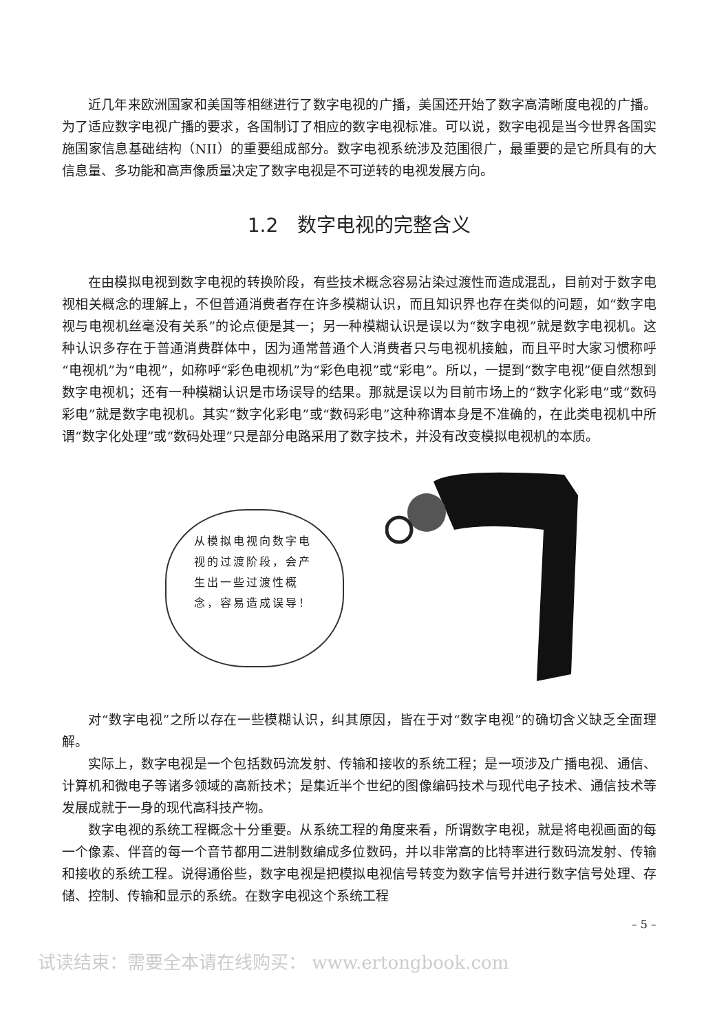近几年来欧洲国家和美国等相继进行了数字电视的广播，美国还开始了数字高清晰度电视的广播。为了适应数字电视广播的要求，各国制订了相应的数字电视标准。可以说，数字电视是当今世界各国实施国家信息基础结构（NII）的重要组成部分。数字电视系统涉及范围很广，最重要的是它所具有的大信息量、多功能和高声像质量决定了数字电视是不可逆转的电视发展方向。
1.2　数字电视的完整含义
在由模拟电视到数字电视的转换阶段，有些技术概念容易沾染过渡性而造成混乱，目前对于数字电视相关概念的理解上，不但普通消费者存在许多模糊认识，而且知识界也存在类似的问题，如“数字电视与电视机丝毫没有关系”的论点便是其一；另一种模糊认识是误以为“数字电视”就是数字电视机。这种认识多存在于普通消费群体中，因为通常普通个人消费者只与电视机接触，而且平时大家习惯称呼“电视机”为“电视”，如称呼“彩色电视机”为“彩色电视”或“彩电”。所以，一提到“数字电视”便自然想到数字电视机；还有一种模糊认识是市场误导的结果。那就是误以为目前市场上的“数字化彩电”或“数码彩电”就是数字电视机。其实“数字化彩电”或“数码彩电”这种称谓本身是不准确的，在此类电视机中所谓“数字化处理”或“数码处理”只是部分电路采用了数字技术，并没有改变模拟电视机的本质。
从模拟电视向数字电视的过渡阶段，会产生出一些过渡性概念，容易造成误导！
对“数字电视”之所以存在一些模糊认识，纠其原因，皆在于对“数字电视”的确切含义缺乏全面理解。
实际上，数字电视是一个包括数码流发射、传输和接收的系统工程；是一项涉及广播电视、通信、计算机和微电子等诸多领域的高新技术；是集近半个世纪的图像编码技术与现代电子技术、通信技术等发展成就于一身的现代高科技产物。
数字电视的系统工程概念十分重要。从系统工程的角度来看，所谓数字电视，就是将电视画面的每一个像素、伴音的每一个音节都用二进制数编成多位数码，并以非常高的比特率进行数码流发射、传输和接收的系统工程。说得通俗些，数字电视是把模拟电视信号转变为数字信号并进行数字信号处理、存储、控制、传输和显示的系统。在数字电视这个系统工程
– 5 –
试读结束：需要全本请在线购买： www.ertongbook.com